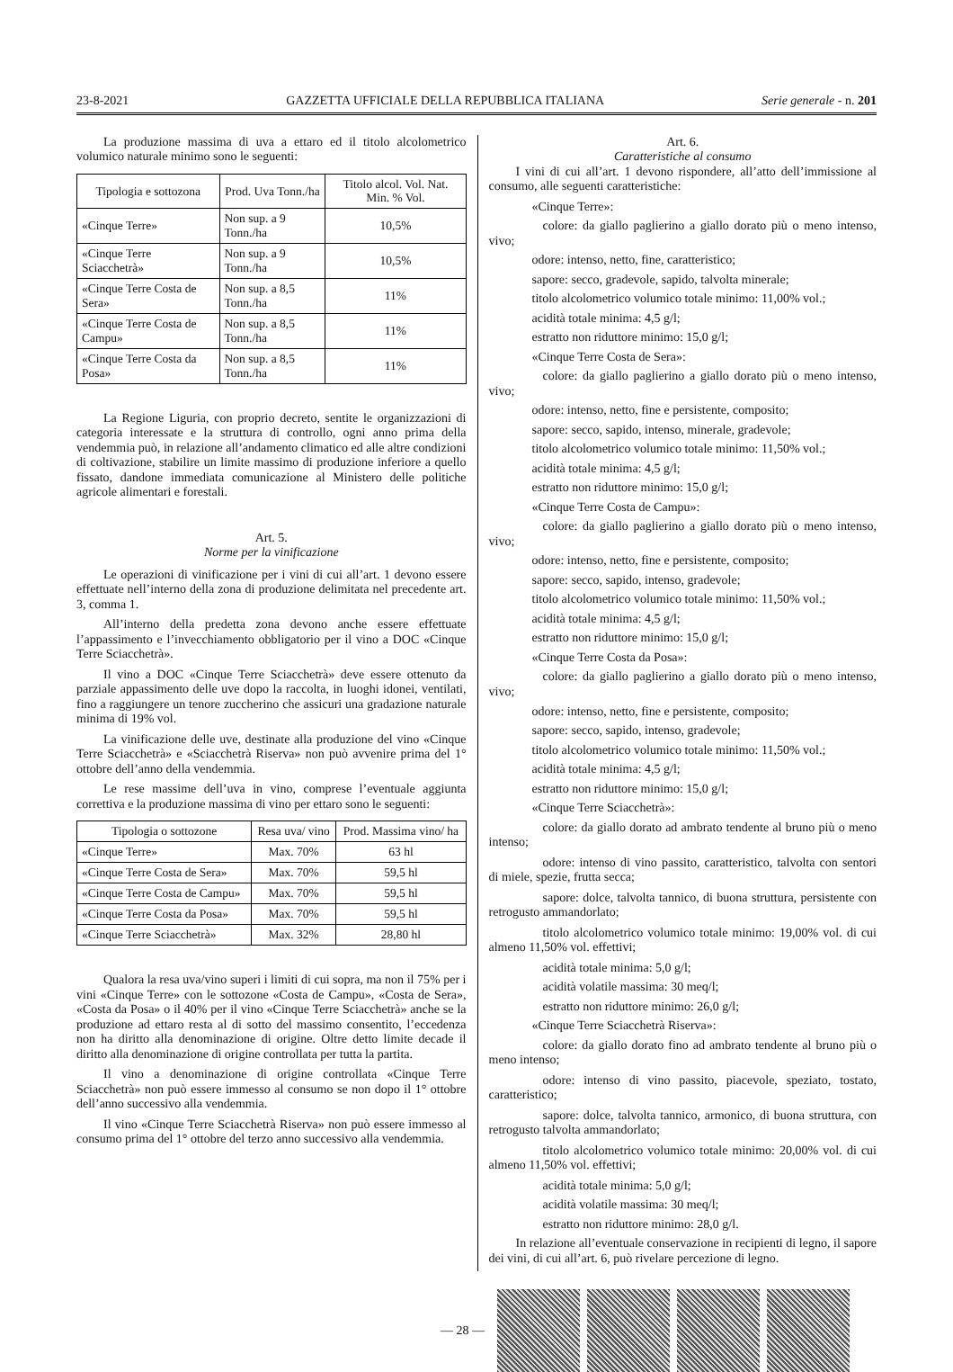23-8-2021 GAZZETTA UFFICIALE DELLA REPUBBLICA ITALIANA Serie generale - n. 201
La produzione massima di uva a ettaro ed il titolo alcolometrico volumico naturale minimo sono le seguenti:
| Tipologia e sottozona | Prod. Uva Tonn./ha | Titolo alcol. Vol. Nat. Min. % Vol. |
| --- | --- | --- |
| «Cinque Terre» | Non sup. a 9 Tonn./ha | 10,5% |
| «Cinque Terre Sciacchetrà» | Non sup. a 9 Tonn./ha | 10,5% |
| «Cinque Terre Costa de Sera» | Non sup. a 8,5 Tonn./ha | 11% |
| «Cinque Terre Costa de Campu» | Non sup. a 8,5 Tonn./ha | 11% |
| «Cinque Terre Costa da Posa» | Non sup. a 8,5 Tonn./ha | 11% |
La Regione Liguria, con proprio decreto, sentite le organizzazioni di categoria interessate e la struttura di controllo, ogni anno prima della vendemmia può, in relazione all’andamento climatico ed alle altre condizioni di coltivazione, stabilire un limite massimo di produzione inferiore a quello fissato, dandone immediata comunicazione al Ministero delle politiche agricole alimentari e forestali.
Art. 5.
Norme per la vinificazione
Le operazioni di vinificazione per i vini di cui all’art. 1 devono essere effettuate nell’interno della zona di produzione delimitata nel precedente art. 3, comma 1.
All’interno della predetta zona devono anche essere effettuate l’appassimento e l’invecchiamento obbligatorio per il vino a DOC «Cinque Terre Sciacchetrà».
Il vino a DOC «Cinque Terre Sciacchetrà» deve essere ottenuto da parziale appassimento delle uve dopo la raccolta, in luoghi idonei, ventilati, fino a raggiungere un tenore zuccherino che assicuri una gradazione naturale minima di 19% vol.
La vinificazione delle uve, destinate alla produzione del vino «Cinque Terre Sciacchetrà» e «Sciacchetrà Riserva» non può avvenire prima del 1° ottobre dell’anno della vendemmia.
Le rese massime dell’uva in vino, comprese l’eventuale aggiunta correttiva e la produzione massima di vino per ettaro sono le seguenti:
| Tipologia o sottozone | Resa uva/ vino | Prod. Massima vino/ ha |
| --- | --- | --- |
| «Cinque Terre» | Max. 70% | 63 hl |
| «Cinque Terre Costa de Sera» | Max. 70% | 59,5 hl |
| «Cinque Terre Costa de Campu» | Max. 70% | 59,5 hl |
| «Cinque Terre Costa da Posa» | Max. 70% | 59,5 hl |
| «Cinque Terre Sciacchetrà» | Max. 32% | 28,80 hl |
Qualora la resa uva/vino superi i limiti di cui sopra, ma non il 75% per i vini «Cinque Terre» con le sottozone «Costa de Campu», «Costa de Sera», «Costa da Posa» o il 40% per il vino «Cinque Terre Sciacchetrà» anche se la produzione ad ettaro resta al di sotto del massimo consentito, l’eccedenza non ha diritto alla denominazione di origine. Oltre detto limite decade il diritto alla denominazione di origine controllata per tutta la partita.
Il vino a denominazione di origine controllata «Cinque Terre Sciacchetrà» non può essere immesso al consumo se non dopo il 1° ottobre dell’anno successivo alla vendemmia.
Il vino «Cinque Terre Sciacchetrà Riserva» non può essere immesso al consumo prima del 1° ottobre del terzo anno successivo alla vendemmia.
Art. 6.
Caratteristiche al consumo
I vini di cui all’art. 1 devono rispondere, all’atto dell’immissione al consumo, alle seguenti caratteristiche:
«Cinque Terre»:
colore: da giallo paglierino a giallo dorato più o meno intenso, vivo;
odore: intenso, netto, fine, caratteristico;
sapore: secco, gradevole, sapido, talvolta minerale;
titolo alcolometrico volumico totale minimo: 11,00% vol.;
acidità totale minima: 4,5 g/l;
estratto non riduttore minimo: 15,0 g/l;
«Cinque Terre Costa de Sera»:
colore: da giallo paglierino a giallo dorato più o meno intenso, vivo;
odore: intenso, netto, fine e persistente, composito;
sapore: secco, sapido, intenso, minerale, gradevole;
titolo alcolometrico volumico totale minimo: 11,50% vol.;
acidità totale minima: 4,5 g/l;
estratto non riduttore minimo: 15,0 g/l;
«Cinque Terre Costa de Campu»:
colore: da giallo paglierino a giallo dorato più o meno intenso, vivo;
odore: intenso, netto, fine e persistente, composito;
sapore: secco, sapido, intenso, gradevole;
titolo alcolometrico volumico totale minimo: 11,50% vol.;
acidità totale minima: 4,5 g/l;
estratto non riduttore minimo: 15,0 g/l;
«Cinque Terre Costa da Posa»:
colore: da giallo paglierino a giallo dorato più o meno intenso, vivo;
odore: intenso, netto, fine e persistente, composito;
sapore: secco, sapido, intenso, gradevole;
titolo alcolometrico volumico totale minimo: 11,50% vol.;
acidità totale minima: 4,5 g/l;
estratto non riduttore minimo: 15,0 g/l;
«Cinque Terre Sciacchetrà»:
colore: da giallo dorato ad ambrato tendente al bruno più o meno intenso;
odore: intenso di vino passito, caratteristico, talvolta con sentori di miele, spezie, frutta secca;
sapore: dolce, talvolta tannico, di buona struttura, persistente con retrogusto ammandorlato;
titolo alcolometrico volumico totale minimo: 19,00% vol. di cui almeno 11,50% vol. effettivi;
acidità totale minima: 5,0 g/l;
acidità volatile massima: 30 meq/l;
estratto non riduttore minimo: 26,0 g/l;
«Cinque Terre Sciacchetrà Riserva»:
colore: da giallo dorato fino ad ambrato tendente al bruno più o meno intenso;
odore: intenso di vino passito, piacevole, speziato, tostato, caratteristico;
sapore: dolce, talvolta tannico, armonico, di buona struttura, con retrogusto talvolta ammandorlato;
titolo alcolometrico volumico totale minimo: 20,00% vol. di cui almeno 11,50% vol. effettivi;
acidità totale minima: 5,0 g/l;
acidità volatile massima: 30 meq/l;
estratto non riduttore minimo: 28,0 g/l.
In relazione all’eventuale conservazione in recipienti di legno, il sapore dei vini, di cui all’art. 6, può rivelare percezione di legno.
— 28 —